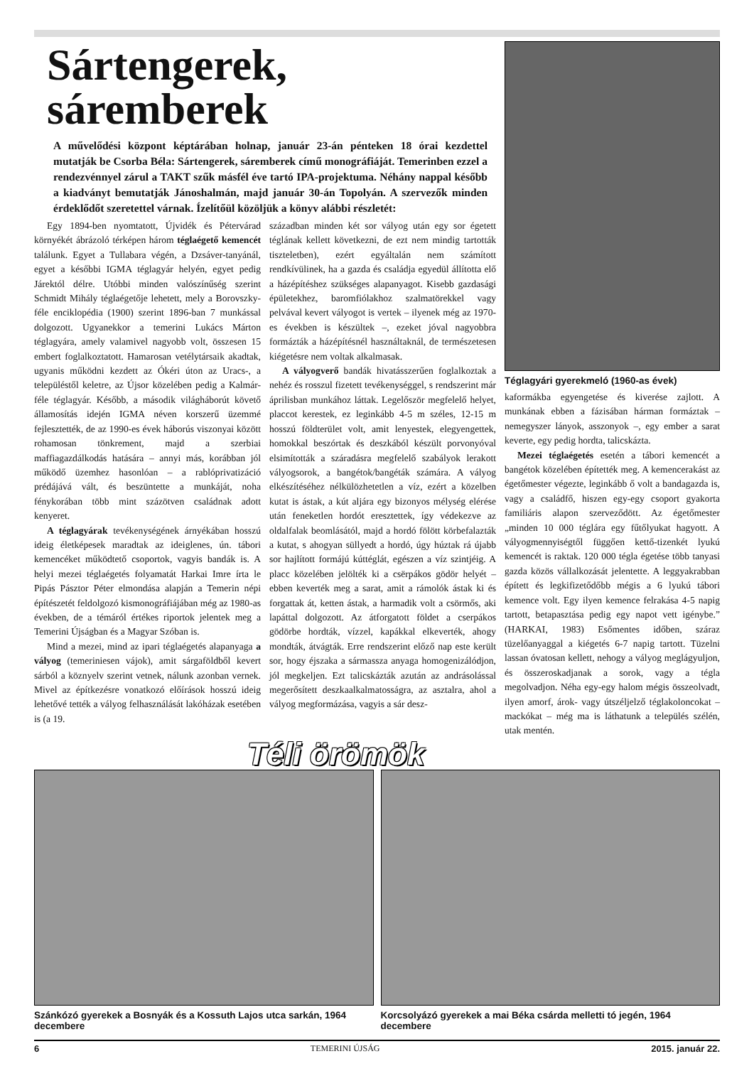Sártengerek, sáremberek
A művelődési központ képtárában holnap, január 23-án pénteken 18 órai kezdettel mutatják be Csorba Béla: Sártengerek, sáremberek című monográfiáját. Temerinben ezzel a rendezvénnyel zárul a TAKT szűk másfél éve tartó IPA-projektuma. Néhány nappal később a kiadványt bemutatják Jánoshalmán, majd január 30-án Topolyán. A szervezők minden érdeklődőt szeretettel várnak. Ízelítőül közöljük a könyv alábbi részletét:
Egy 1894-ben nyomtatott, Újvidék és Pétervárad környékét ábrázoló térképen három téglaégető kemencét találunk. Egyet a Tullabara végén, a Dzsáver-tanyánál, egyet a későbbi IGMA téglagyár helyén, egyet pedig Járektól délre. Utóbbi minden valószínűség szerint Schmidt Mihály téglaégetője lehetett, mely a Borovszky-féle enciklopédia (1900) szerint 1896-ban 7 munkással dolgozott. Ugyanekkor a temerini Lukács Márton téglagyára, amely valamivel nagyobb volt, összesen 15 embert foglalkoztatott. Hamarosan vetélytársaik akadtak, ugyanis működni kezdett az Ókéri úton az Uracs-, a településtől keletre, az Újsor közelében pedig a Kalmár-féle téglagyár. Később, a második világháborút követő államosítás idején IGMA néven korszerű üzemmé fejlesztették, de az 1990-es évek háborús viszonyai között rohamosan tönkrement, majd a szerbiai maffiagazdálkodás hatására – annyi más, korábban jól működő üzemhez hasonlóan – a rablóprivatizáció prédájává vált, és beszüntette a munkáját, noha fénykorában több mint százötven családnak adott kenyeret.
A téglagyárak tevékenységének árnyékában hosszú ideig életképesek maradtak az ideiglenes, ún. tábori kemencéket működtető csoportok, vagyis bandák is. A helyi mezei téglaégetés folyamatát Harkai Imre írta le Pipás Pásztor Péter elmondása alapján a Temerin népi építészetét feldolgozó kismonográfiájában még az 1980-as években, de a témáról értékes riportok jelentek meg a Temerini Újságban és a Magyar Szóban is.
Mind a mezei, mind az ipari téglaégetés alapanyaga a vályog (temeriniesen vájok), amit sárgaföldből kevert sárból a köznyelv szerint vetnek, nálunk azonban vernek. Mivel az építkezésre vonatkozó előírások hosszú ideig lehetővé tették a vályog felhasználását lakóházak esetében is (a 19.
században minden két sor vályog után egy sor égetett téglának kellett következni, de ezt nem mindig tartották tiszteletben), ezért egyáltalán nem számított rendkívülinek, ha a gazda és családja egyedül állította elő a házépítéshez szükséges alapanyagot. Kisebb gazdasági épületekhez, baromfiólakhoz szalmatörekkel vagy pelvával kevert vályogot is vertek – ilyenek még az 1970-es években is készültek –, ezeket jóval nagyobbra formázták a házépítésnél használtaknál, de természetesen kiégetésre nem voltak alkalmasak.
A vályogverő bandák hivatásszerűen foglalkoztak a nehéz és rosszul fizetett tevékenységgel, s rendszerint már áprilisban munkához láttak. Legelőször megfelelő helyet, placcot kerestek, ez leginkább 4-5 m széles, 12-15 m hosszú földterület volt, amit lenyestek, elegyengettek, homokkal beszórtak és deszkából készült porvonyóval elsimították a száradásra megfelelő szabályok lerakott vályogsorok, a bangétok/bangéták számára. A vályog elkészítéséhez nélkülözhetetlen a víz, ezért a közelben kutat is ástak, a kút aljára egy bizonyos mélység elérése után feneketlen hordót eresztettek, így védekezve az oldalfalak beomlásától, majd a hordó fölött körbefalazták a kutat, s ahogyan süllyedt a hordó, úgy húztak rá újabb sor hajlított formájú kúttéglát, egészen a víz szintjéig. A placc közelében jelölték ki a csërpákos gödör helyét – ebben keverték meg a sarat, amit a rámolók ástak ki és forgattak át, ketten ástak, a harmadik volt a csörmős, aki lapáttal dolgozott. Az átforgatott földet a cserpákos gödörbe hordták, vízzel, kapákkal elkeverték, ahogy mondták, átvágták. Erre rendszerint előző nap este került sor, hogy éjszaka a sármassza anyaga homogenizálódjon, jól megkeljen. Ezt talicskázták azután az andrásolással megerősített deszkaalkalmatosságra, az asztalra, ahol a vályog megformázása, vagyis a sár desz-
Téglagyári gyerekmeló (1960-as évek)
kaformákba egyengetése és kiverése zajlott. A munkának ebben a fázisában hárman formáztak – nemegyszer lányok, asszonyok –, egy ember a sarat keverte, egy pedig hordta, talicskázta.
Mezei téglaégetés esetén a tábori kemencét a bangétok közelében építették meg. A kemencerakást az égetőmester végezte, leginkább ő volt a bandagazda is, vagy a családfő, hiszen egy-egy csoport gyakorta familiáris alapon szerveződött. Az égetőmester „minden 10 000 téglára egy fűtőlyukat hagyott. A vályogmennyiségtől függően kettő-tizenkét lyukú kemencét is raktak. 120 000 tégla égetése több tanyasi gazda közös vállalkozását jelentette. A leggyakrabban épített és legkifizetődőbb mégis a 6 lyukú tábori kemence volt. Egy ilyen kemence felrakása 4-5 napig tartott, betapasztása pedig egy napot vett igénybe.” (HARKAI, 1983) Esőmentes időben, száraz tüzelőanyaggal a kiégetés 6-7 napig tartott. Tüzelni lassan óvatosan kellett, nehogy a vályog meglágyuljon, és összeroskadjanak a sorok, vagy a tégla megolvadjon. Néha egy-egy halom mégis összeolvadt, ilyen amorf, árok- vagy útszéljelző téglakoloncokat – mackókat – még ma is láthatunk a település szélén, utak mentén.
Téli örömök
Szánkózó gyerekek a Bosnyák és a Kossuth Lajos utca sarkán, 1964 decembere
Korcsolyázó gyerekek a mai Béka csárda melletti tó jegén, 1964 decembere
6 TEMERINI ÚJSÁG 2015. január 22.